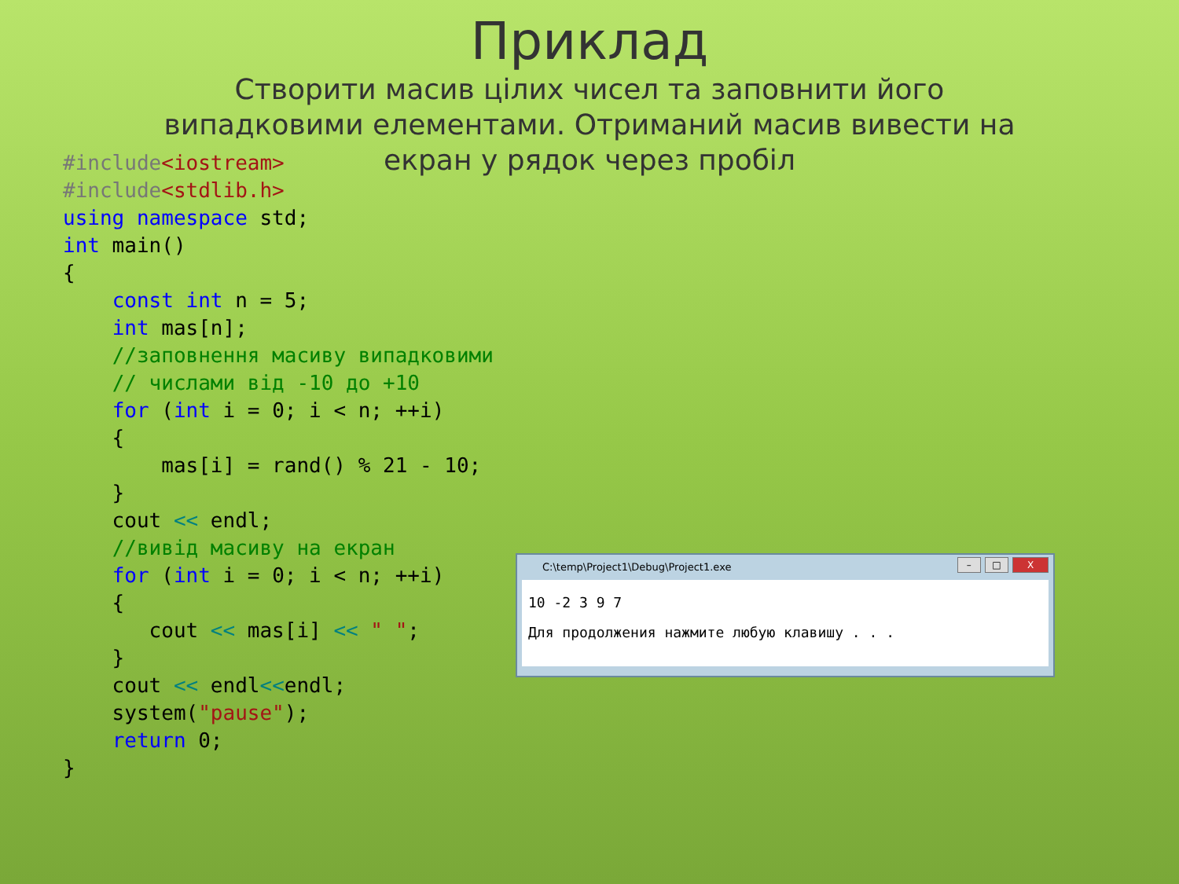Приклад
Створити масив цілих чисел та заповнити його випадковими елементами. Отриманий масив вивести на екран у рядок через пробіл
#include<iostream>
#include<stdlib.h>
using namespace std;
int main()
{
    const int n = 5;
    int mas[n];
    //заповнення масиву випадковими
    // числами від -10 до +10
    for (int i = 0; i < n; ++i)
    {
        mas[i] = rand() % 21 - 10;
    }
    cout << endl;
    //вивід масиву на екран
    for (int i = 0; i < n; ++i)
    {
       cout << mas[i] << " ";
    }
    cout << endl<<endl;
    system("pause");
    return 0;
}
C:\temp\Project1\Debug\Project1.exe
– □ X
10 -2 3 9 7
Для продолжения нажмите любую клавишу . . .